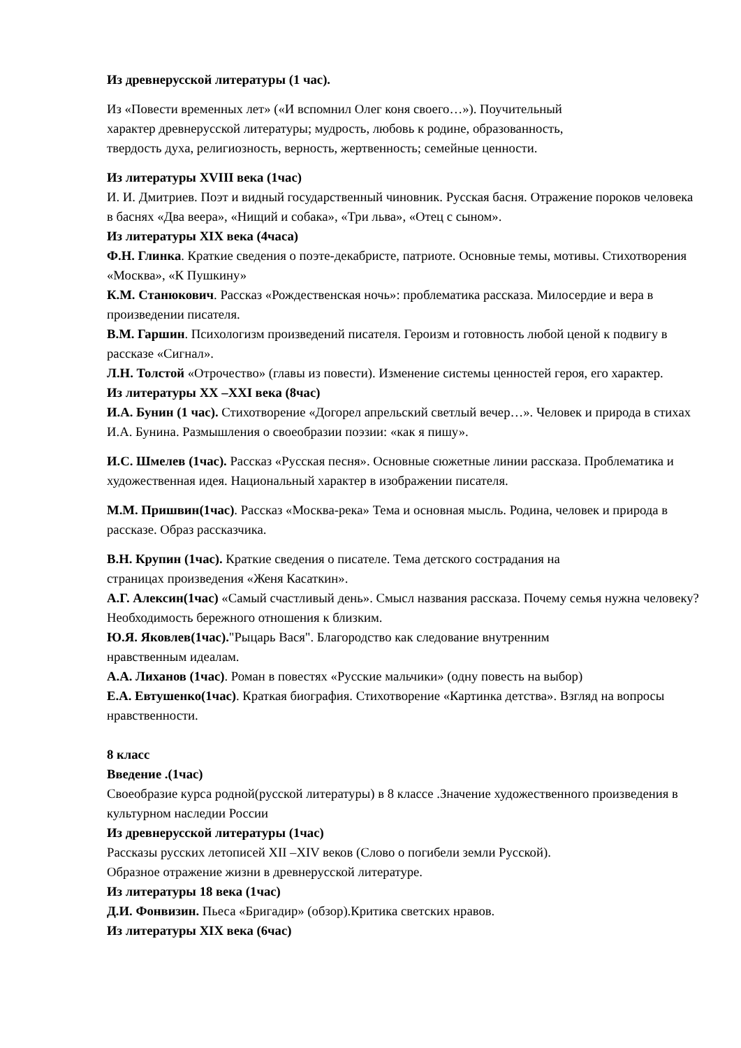Из древнерусской литературы (1 час).
Из «Повести временных лет» («И вспомнил Олег коня своего…»). Поучительный
характер древнерусской литературы; мудрость, любовь к родине, образованность,
твердость духа, религиозность, верность, жертвенность; семейные ценности.
Из литературы XVIII века (1час)
И. И. Дмитриев. Поэт и видный государственный чиновник. Русская басня. Отражение пороков человека в баснях «Два веера», «Нищий и собака», «Три льва», «Отец с сыном».
Из литературы XIX века (4часа)
Ф.Н. Глинка. Краткие сведения о поэте-декабристе, патриоте. Основные темы, мотивы. Стихотворения «Москва», «К Пушкину»
К.М. Станюкович. Рассказ «Рождественская ночь»: проблематика рассказа. Милосердие и вера в произведении писателя.
В.М. Гаршин. Психологизм произведений писателя. Героизм и готовность любой ценой к подвигу в рассказе «Сигнал».
Л.Н. Толстой «Отрочество» (главы из повести). Изменение системы ценностей героя, его характер.
Из литературы XX –XXI века (8час)
И.А. Бунин (1 час). Стихотворение «Догорел апрельский светлый вечер…». Человек и природа в стихах И.А. Бунина. Размышления о своеобразии поэзии: «как я пишу».
И.С. Шмелев (1час). Рассказ «Русская песня». Основные сюжетные линии рассказа. Проблематика и художественная идея. Национальный характер в изображении писателя.
М.М. Пришвин(1час). Рассказ «Москва-река» Тема и основная мысль. Родина, человек и природа в рассказе. Образ рассказчика.
В.Н. Крупин (1час). Краткие сведения о писателе. Тема детского сострадания на
страницах произведения «Женя Касаткин».
А.Г. Алексин(1час) «Самый счастливый день». Смысл названия рассказа. Почему семья нужна человеку? Необходимость бережного отношения к близким.
Ю.Я. Яковлев(1час)."Рыцарь Вася". Благородство как следование внутренним
нравственным идеалам.
А.А. Лиханов (1час). Роман в повестях «Русские мальчики» (одну повесть на выбор)
Е.А. Евтушенко(1час). Краткая биография. Стихотворение «Картинка детства». Взгляд на вопросы нравственности.
8 класс
Введение .(1час)
Своеобразие курса родной(русской литературы) в 8 классе .Значение художественного произведения в культурном наследии России
Из древнерусской литературы (1час)
Рассказы русских летописей XII –XIV веков (Слово о погибели земли Русской).
Образное отражение жизни в древнерусской литературе.
Из литературы 18 века (1час)
Д.И. Фонвизин. Пьеса «Бригадир» (обзор).Критика светских нравов.
Из литературы XIX века (6час)